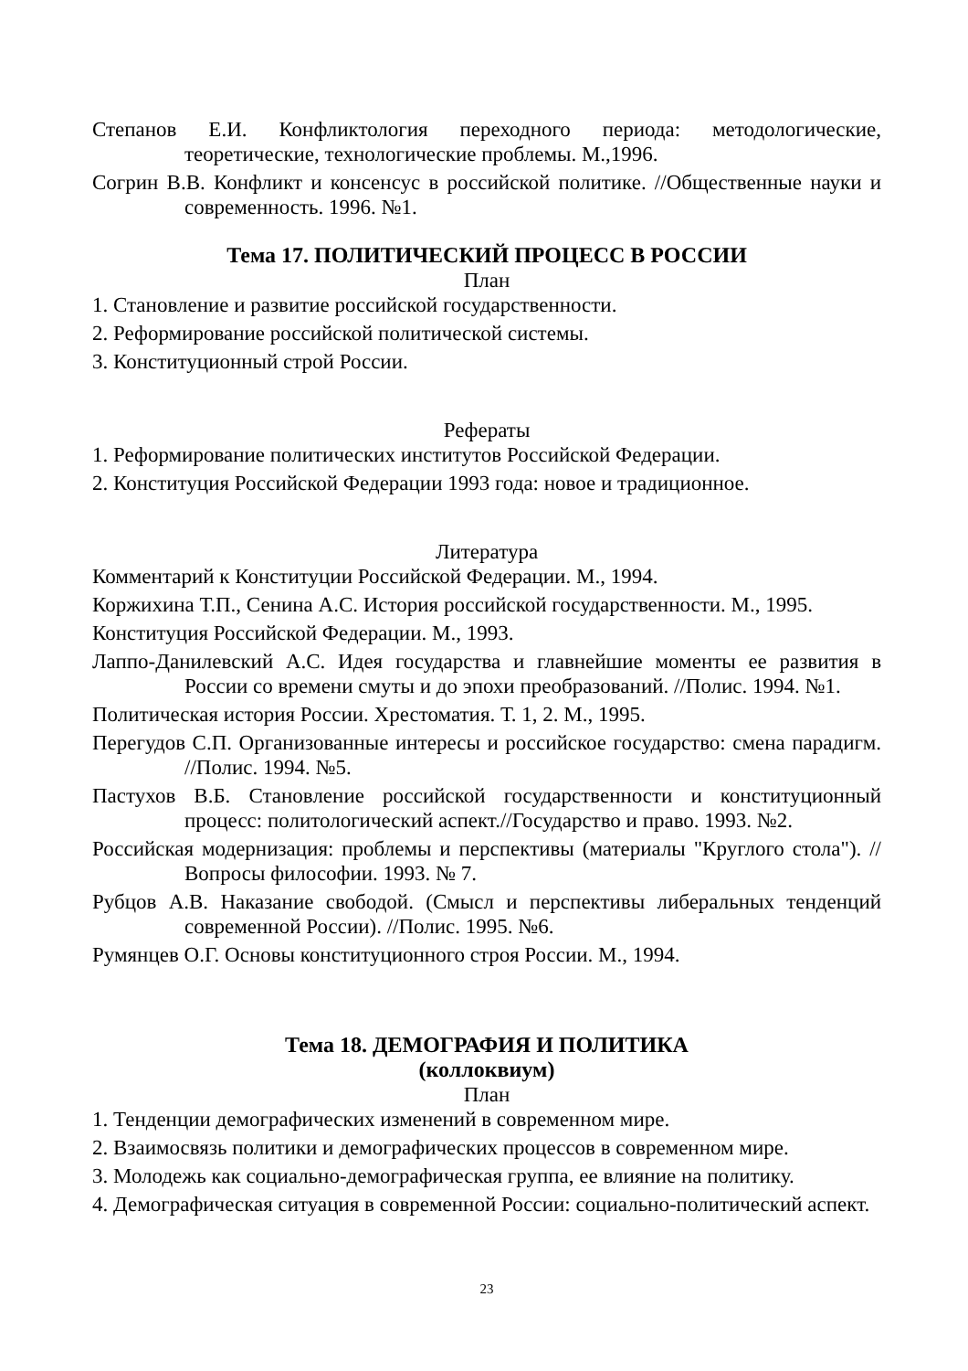Степанов Е.И. Конфликтология переходного периода: методологические, теоретические, технологические проблемы. М.,1996.
Согрин В.В. Конфликт и консенсус в российской политике. //Общественные науки и современность. 1996. №1.
Тема 17. ПОЛИТИЧЕСКИЙ ПРОЦЕСС В РОССИИ
План
1. Становление и развитие российской государственности.
2. Реформирование российской политической системы.
3. Конституционный строй России.
Рефераты
1. Реформирование политических институтов Российской Федерации.
2. Конституция Российской Федерации 1993 года: новое и традиционное.
Литература
Комментарий к Конституции Российской Федерации. М., 1994.
Коржихина Т.П., Сенина А.С. История российской государственности. М., 1995.
Конституция Российской Федерации. М., 1993.
Лаппо-Данилевский А.С. Идея государства и главнейшие моменты ее развития в России со времени смуты и до эпохи преобразований. //Полис. 1994. №1.
Политическая история России. Хрестоматия. Т. 1, 2. М., 1995.
Перегудов С.П. Организованные интересы и российское государство: смена парадигм. //Полис. 1994. №5.
Пастухов В.Б. Становление российской государственности и конституционный процесс: политологический аспект.//Государство и право. 1993. №2.
Российская модернизация: проблемы и перспективы (материалы "Круглого стола"). //Вопросы философии. 1993. № 7.
Рубцов А.В. Наказание свободой. (Смысл и перспективы либеральных тенденций современной России). //Полис. 1995. №6.
Румянцев О.Г. Основы конституционного строя России. М., 1994.
Тема 18. ДЕМОГРАФИЯ И ПОЛИТИКА
(коллоквиум)
План
1. Тенденции демографических изменений в современном мире.
2. Взаимосвязь политики и демографических процессов в современном мире.
3. Молодежь как социально-демографическая группа, ее влияние на политику.
4. Демографическая ситуация в современной России: социально-политический аспект.
23